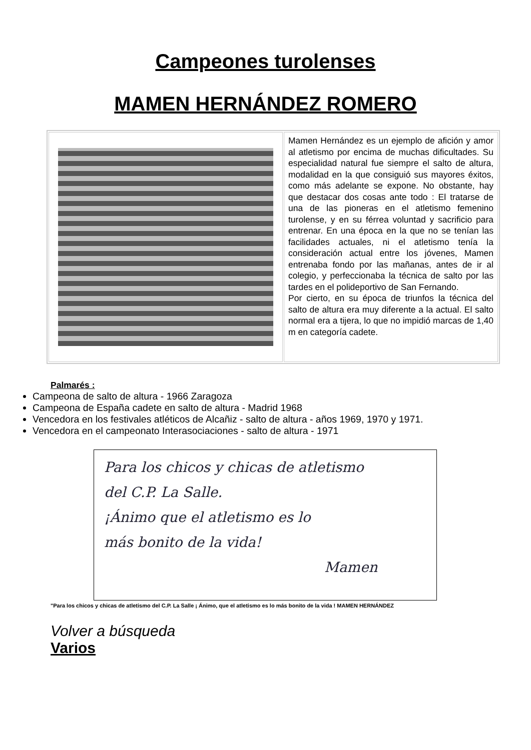Campeones turolenses
MAMEN HERNÁNDEZ ROMERO
| | Mamen Hernández es un ejemplo de afición y amor al atletismo por encima de muchas dificultades. Su especialidad natural fue siempre el salto de altura, modalidad en la que consiguió sus mayores éxitos, como más adelante se expone. No obstante, hay que destacar dos cosas ante todo : El tratarse de una de las pioneras en el atletismo femenino turolense, y en su férrea voluntad y sacrificio para entrenar. En una época en la que no se tenían las facilidades actuales, ni el atletismo tenía la consideración actual entre los jóvenes, Mamen entrenaba fondo por las mañanas, antes de ir al colegio, y perfeccionaba la técnica de salto por las tardes en el polideportivo de San Fernando. Por cierto, en su época de triunfos la técnica del salto de altura era muy diferente a la actual. El salto normal era a tijera, lo que no impidió marcas de 1,40 m en categoría cadete. |
Palmarés :
Campeona de salto de altura - 1966 Zaragoza
Campeona de España cadete en salto de altura - Madrid 1968
Vencedora en los festivales atléticos de Alcañiz - salto de altura - años 1969, 1970 y 1971.
Vencedora en el campeonato Interasociaciones - salto de altura - 1971
Para los chicos y chicas de atletismo
del C.P. La Salle.
¡Ánimo que el atletismo es lo
más bonito de la vida!
Mamen
"Para los chicos y chicas de atletismo del C.P. La Salle ¡ Ánimo, que el atletismo es lo más bonito de la vida ! MAMEN HERNÁNDEZ
Volver a búsqueda
Varios